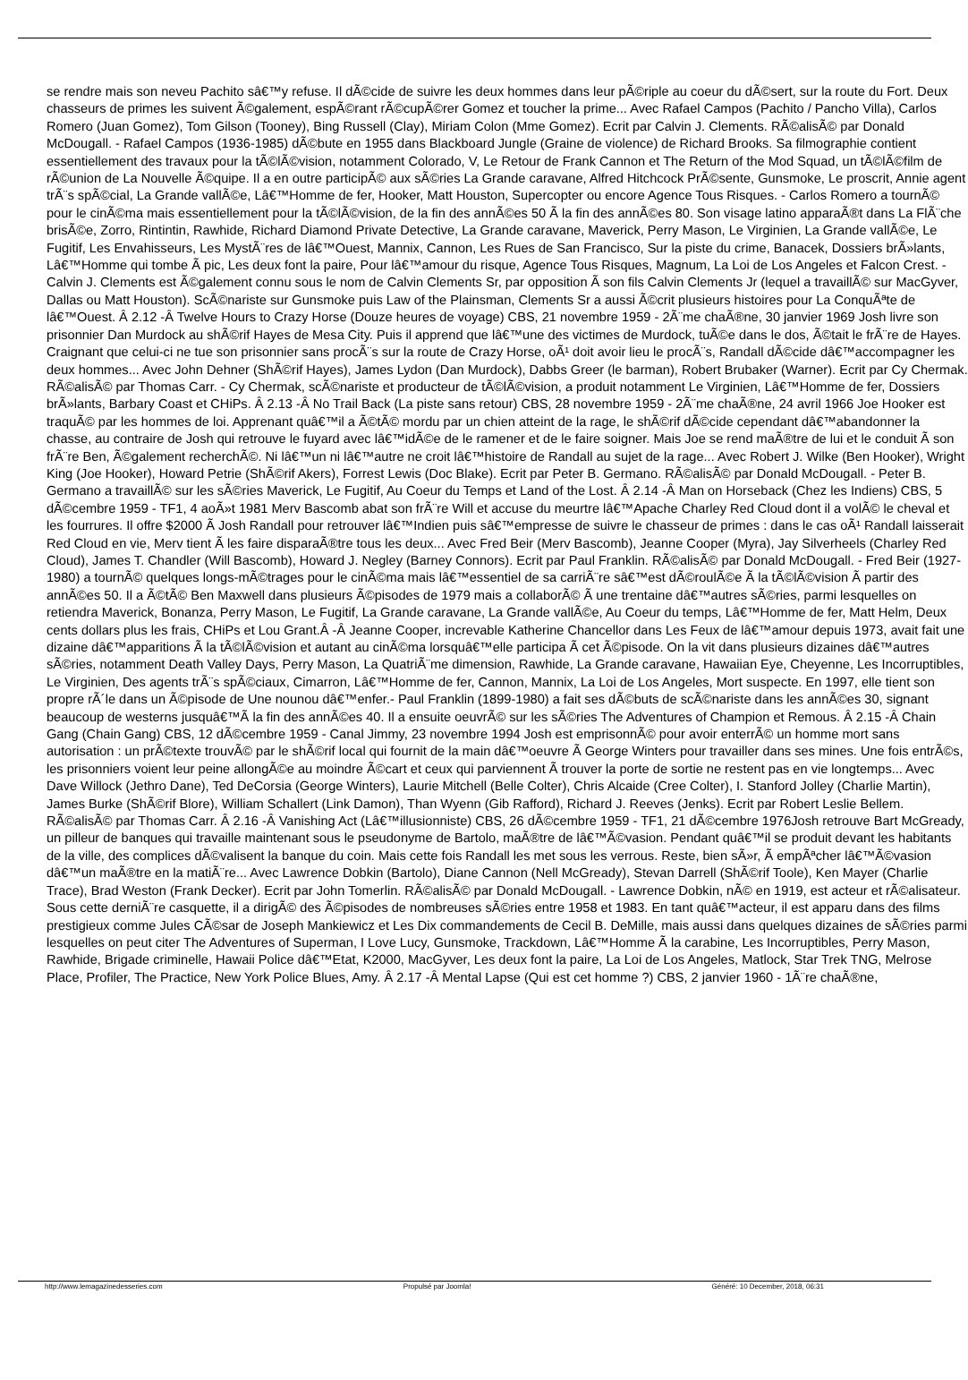se rendre mais son neveu Pachito sâ€™y refuse. Il dÃ©cide de suivre les deux hommes dans leur pÃ©riple au coeur du dÃ©sert, sur la route du Fort. Deux chasseurs de primes les suivent Ã©galement, espÃ©rant rÃ©cupÃ©rer Gomez et toucher la prime... Avec Rafael Campos (Pachito / Pancho Villa), Carlos Romero (Juan Gomez), Tom Gilson (Tooney), Bing Russell (Clay), Miriam Colon (Mme Gomez). Ecrit par Calvin J. Clements. RÃ©alisÃ© par Donald McDougall. - Rafael Campos (1936-1985) dÃ©bute en 1955 dans Blackboard Jungle (Graine de violence) de Richard Brooks. Sa filmographie contient essentiellement des travaux pour la tÃ©lÃ©vision, notamment Colorado, V, Le Retour de Frank Cannon et The Return of the Mod Squad, un tÃ©lÃ©film de rÃ©union de La Nouvelle Ã©quipe. Il a en outre participÃ© aux sÃ©ries La Grande caravane, Alfred Hitchcock PrÃ©sente, Gunsmoke, Le proscrit, Annie agent trÃ¨s spÃ©cial, La Grande vallÃ©e, Lâ€™Homme de fer, Hooker, Matt Houston, Supercopter ou encore Agence Tous Risques. - Carlos Romero a tournÃ© pour le cinÃ©ma mais essentiellement pour la tÃ©lÃ©vision, de la fin des annÃ©es 50 Ã la fin des annÃ©es 80. Son visage latino apparaÃ®t dans La FlÃ¨che brisÃ©e, Zorro, Rintintin, Rawhide, Richard Diamond Private Detective, La Grande caravane, Maverick, Perry Mason, Le Virginien, La Grande vallÃ©e, Le Fugitif, Les Envahisseurs, Les MystÃ¨res de lâ€™Ouest, Mannix, Cannon, Les Rues de San Francisco, Sur la piste du crime, Banacek, Dossiers brÃ»lants, Lâ€™Homme qui tombe Ã pic, Les deux font la paire, Pour lâ€™amour du risque, Agence Tous Risques, Magnum, La Loi de Los Angeles et Falcon Crest. - Calvin J. Clements est Ã©galement connu sous le nom de Calvin Clements Sr, par opposition Ã son fils Calvin Clements Jr (lequel a travaillÃ© sur MacGyver, Dallas ou Matt Houston). ScÃ©nariste sur Gunsmoke puis Law of the Plainsman, Clements Sr a aussi Ã©crit plusieurs histoires pour La ConquÃªte de lâ€™Ouest. Â 2.12 -Â Twelve Hours to Crazy Horse (Douze heures de voyage) CBS, 21 novembre 1959 - 2Ã¨me chaÃ®ne, 30 janvier 1969 Josh livre son prisonnier Dan Murdock au shÃ©rif Hayes de Mesa City. Puis il apprend que lâ€™une des victimes de Murdock, tuÃ©e dans le dos, Ã©tait le frÃ¨re de Hayes. Craignant que celui-ci ne tue son prisonnier sans procÃ¨s sur la route de Crazy Horse, oÃ¹ doit avoir lieu le procÃ¨s, Randall dÃ©cide dâ€™accompagner les deux hommes... Avec John Dehner (ShÃ©rif Hayes), James Lydon (Dan Murdock), Dabbs Greer (le barman), Robert Brubaker (Warner). Ecrit par Cy Chermak. RÃ©alisÃ© par Thomas Carr. - Cy Chermak, scÃ©nariste et producteur de tÃ©lÃ©vision, a produit notamment Le Virginien, Lâ€™Homme de fer, Dossiers brÃ»lants, Barbary Coast et CHiPs. Â 2.13 -Â No Trail Back (La piste sans retour) CBS, 28 novembre 1959 - 2Ã¨me chaÃ®ne, 24 avril 1966 Joe Hooker est traquÃ© par les hommes de loi. Apprenant quâ€™il a Ã©tÃ© mordu par un chien atteint de la rage, le shÃ©rif dÃ©cide cependant dâ€™abandonner la chasse, au contraire de Josh qui retrouve le fuyard avec lâ€™idÃ©e de le ramener et de le faire soigner. Mais Joe se rend maÃ®tre de lui et le conduit Ã son frÃ¨re Ben, Ã©galement recherchÃ©. Ni lâ€™un ni lâ€™autre ne croit lâ€™histoire de Randall au sujet de la rage... Avec Robert J. Wilke (Ben Hooker), Wright King (Joe Hooker), Howard Petrie (ShÃ©rif Akers), Forrest Lewis (Doc Blake). Ecrit par Peter B. Germano. RÃ©alisÃ© par Donald McDougall. - Peter B. Germano a travaillÃ© sur les sÃ©ries Maverick, Le Fugitif, Au Coeur du Temps et Land of the Lost. Â 2.14 -Â Man on Horseback (Chez les Indiens) CBS, 5 dÃ©cembre 1959 - TF1, 4 aoÃ»t 1981 Merv Bascomb abat son frÃ¨re Will et accuse du meurtre lâ€™Apache Charley Red Cloud dont il a volÃ© le cheval et les fourrures. Il offre $2000 Ã Josh Randall pour retrouver lâ€™Indien puis sâ€™empresse de suivre le chasseur de primes : dans le cas oÃ¹ Randall laisserait Red Cloud en vie, Merv tient Ã les faire disparaÃ®tre tous les deux... Avec Fred Beir (Merv Bascomb), Jeanne Cooper (Myra), Jay Silverheels (Charley Red Cloud), James T. Chandler (Will Bascomb), Howard J. Negley (Barney Connors). Ecrit par Paul Franklin. RÃ©alisÃ© par Donald McDougall. - Fred Beir (1927-1980) a tournÃ© quelques longs-mÃ©trages pour le cinÃ©ma mais lâ€™essentiel de sa carriÃ¨re sâ€™est dÃ©roulÃ©e Ã la tÃ©lÃ©vision Ã partir des annÃ©es 50. Il a Ã©tÃ© Ben Maxwell dans plusieurs Ã©pisodes de 1979 mais a collaborÃ© Ã une trentaine dâ€™autres sÃ©ries, parmi lesquelles on retiendra Maverick, Bonanza, Perry Mason, Le Fugitif, La Grande caravane, La Grande vallÃ©e, Au Coeur du temps, Lâ€™Homme de fer, Matt Helm, Deux cents dollars plus les frais, CHiPs et Lou Grant.Â -Â Jeanne Cooper, increvable Katherine Chancellor dans Les Feux de lâ€™amour depuis 1973, avait fait une dizaine dâ€™apparitions Ã la tÃ©lÃ©vision et autant au cinÃ©ma lorsquâ€™elle participa Ã cet Ã©pisode. On la vit dans plusieurs dizaines dâ€™autres sÃ©ries, notamment Death Valley Days, Perry Mason, La QuatriÃ¨me dimension, Rawhide, La Grande caravane, Hawaiian Eye, Cheyenne, Les Incorruptibles, Le Virginien, Des agents trÃ¨s spÃ©ciaux, Cimarron, Lâ€™Homme de fer, Cannon, Mannix, La Loi de Los Angeles, Mort suspecte. En 1997, elle tient son propre rÃ´le dans un Ã©pisode de Une nounou dâ€™enfer.- Paul Franklin (1899-1980) a fait ses dÃ©buts de scÃ©nariste dans les annÃ©es 30, signant beaucoup de westerns jusquâ€™Ã la fin des annÃ©es 40. Il a ensuite oeuvrÃ© sur les sÃ©ries The Adventures of Champion et Remous. Â 2.15 -Â Chain Gang (Chain Gang) CBS, 12 dÃ©cembre 1959 - Canal Jimmy, 23 novembre 1994 Josh est emprisonnÃ© pour avoir enterrÃ© un homme mort sans autorisation : un prÃ©texte trouvÃ© par le shÃ©rif local qui fournit de la main dâ€™oeuvre Ã George Winters pour travailler dans ses mines. Une fois entrÃ©s, les prisonniers voient leur peine allongÃ©e au moindre Ã©cart et ceux qui parviennent Ã trouver la porte de sortie ne restent pas en vie longtemps... Avec Dave Willock (Jethro Dane), Ted DeCorsia (George Winters), Laurie Mitchell (Belle Colter), Chris Alcaide (Cree Colter), I. Stanford Jolley (Charlie Martin), James Burke (ShÃ©rif Blore), William Schallert (Link Damon), Than Wyenn (Gib Rafford), Richard J. Reeves (Jenks). Ecrit par Robert Leslie Bellem. RÃ©alisÃ© par Thomas Carr. Â 2.16 -Â Vanishing Act (Lâ€™illusionniste) CBS, 26 dÃ©cembre 1959 - TF1, 21 dÃ©cembre 1976Josh retrouve Bart McGready, un pilleur de banques qui travaille maintenant sous le pseudonyme de Bartolo, maÃ®tre de lâ€™Ã©vasion. Pendant quâ€™il se produit devant les habitants de la ville, des complices dÃ©valisent la banque du coin. Mais cette fois Randall les met sous les verrous. Reste, bien sÃ»r, Ã empÃªcher lâ€™Ã©vasion dâ€™un maÃ®tre en la matiÃ¨re... Avec Lawrence Dobkin (Bartolo), Diane Cannon (Nell McGready), Stevan Darrell (ShÃ©rif Toole), Ken Mayer (Charlie Trace), Brad Weston (Frank Decker). Ecrit par John Tomerlin. RÃ©alisÃ© par Donald McDougall. - Lawrence Dobkin, nÃ© en 1919, est acteur et rÃ©alisateur. Sous cette derniÃ¨re casquette, il a dirigÃ© des Ã©pisodes de nombreuses sÃ©ries entre 1958 et 1983. En tant quâ€™acteur, il est apparu dans des films prestigieux comme Jules CÃ©sar de Joseph Mankiewicz et Les Dix commandements de Cecil B. DeMille, mais aussi dans quelques dizaines de sÃ©ries parmi lesquelles on peut citer The Adventures of Superman, I Love Lucy, Gunsmoke, Trackdown, Lâ€™Homme Ã la carabine, Les Incorruptibles, Perry Mason, Rawhide, Brigade criminelle, Hawaii Police dâ€™Etat, K2000, MacGyver, Les deux font la paire, La Loi de Los Angeles, Matlock, Star Trek TNG, Melrose Place, Profiler, The Practice, New York Police Blues, Amy. Â 2.17 -Â Mental Lapse (Qui est cet homme ?) CBS, 2 janvier 1960 - 1Ã¨re chaÃ®ne,
http://www.lemagazinedesseries.com Propulsé par Joomla! Généré: 10 December, 2018, 06:31